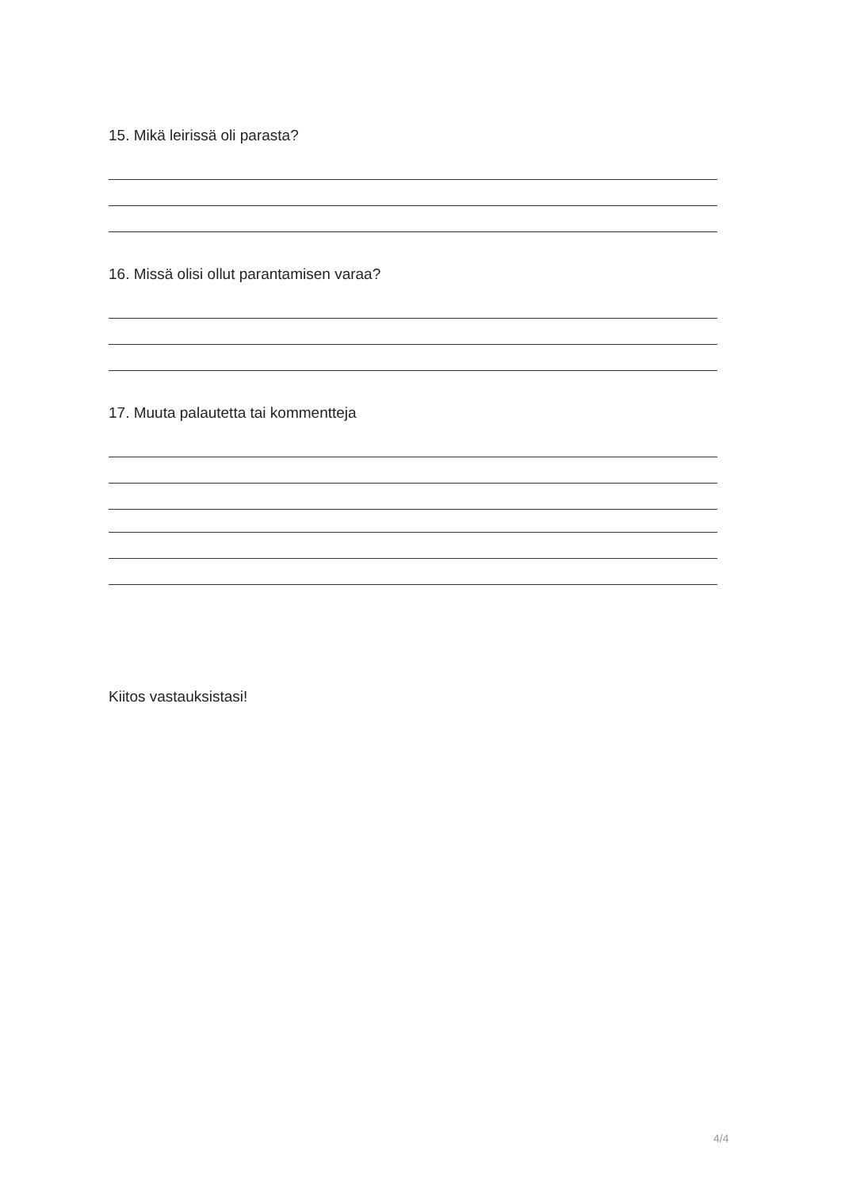15. Mikä leirissä oli parasta?
16. Missä olisi ollut parantamisen varaa?
17. Muuta palautetta tai kommentteja
Kiitos vastauksistasi!
4/4